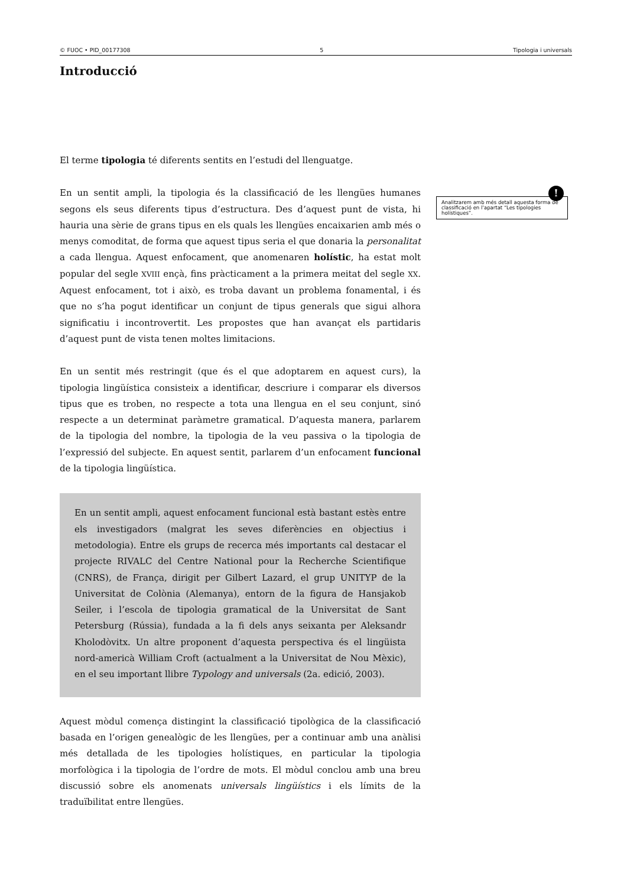© FUOC • PID_00177308 5 Tipologia i universals
Introducció
!
Analitzarem amb més detall aquesta forma de classificació en l’apartat “Les tipologies holístiques”.
El terme tipologia té diferents sentits en l’estudi del llenguatge.
En un sentit ampli, la tipologia és la classificació de les llengües humanes segons els seus diferents tipus d’estructura. Des d’aquest punt de vista, hi hauria una sèrie de grans tipus en els quals les llengües encaixarien amb més o menys comoditat, de forma que aquest tipus seria el que donaria la personalitat a cada llengua. Aquest enfocament, que anomenaren holístic, ha estat molt popular del segle XVIII ençà, fins pràcticament a la primera meitat del segle XX. Aquest enfocament, tot i això, es troba davant un problema fonamental, i és que no s’ha pogut identificar un conjunt de tipus generals que sigui alhora significatiu i incontrovertit. Les propostes que han avançat els partidaris d’aquest punt de vista tenen moltes limitacions.
En un sentit més restringit (que és el que adoptarem en aquest curs), la tipologia lingüística consisteix a identificar, descriure i comparar els diversos tipus que es troben, no respecte a tota una llengua en el seu conjunt, sinó respecte a un determinat paràmetre gramatical. D’aquesta manera, parlarem de la tipologia del nombre, la tipologia de la veu passiva o la tipologia de l’expressió del subjecte. En aquest sentit, parlarem d’un enfocament funcional de la tipologia lingüística.
En un sentit ampli, aquest enfocament funcional està bastant estès entre els investigadors (malgrat les seves diferències en objectius i metodologia). Entre els grups de recerca més importants cal destacar el projecte RIVALC del Centre National pour la Recherche Scientifique (CNRS), de França, dirigit per Gilbert Lazard, el grup UNITYP de la Universitat de Colònia (Alemanya), entorn de la figura de Hansjakob Seiler, i l’escola de tipologia gramatical de la Universitat de Sant Petersburg (Rússia), fundada a la fi dels anys seixanta per Aleksandr Kholodòvitx. Un altre proponent d’aquesta perspectiva és el lingüista nord-americà William Croft (actualment a la Universitat de Nou Mèxic), en el seu important llibre Typology and universals (2a. edició, 2003).
Aquest mòdul comença distingint la classificació tipològica de la classificació basada en l’origen genealògic de les llengües, per a continuar amb una anàlisi més detallada de les tipologies holístiques, en particular la tipologia morfològica i la tipologia de l’ordre de mots. El mòdul conclou amb una breu discussió sobre els anomenats universals lingüístics i els límits de la traduïbilitat entre llengües.